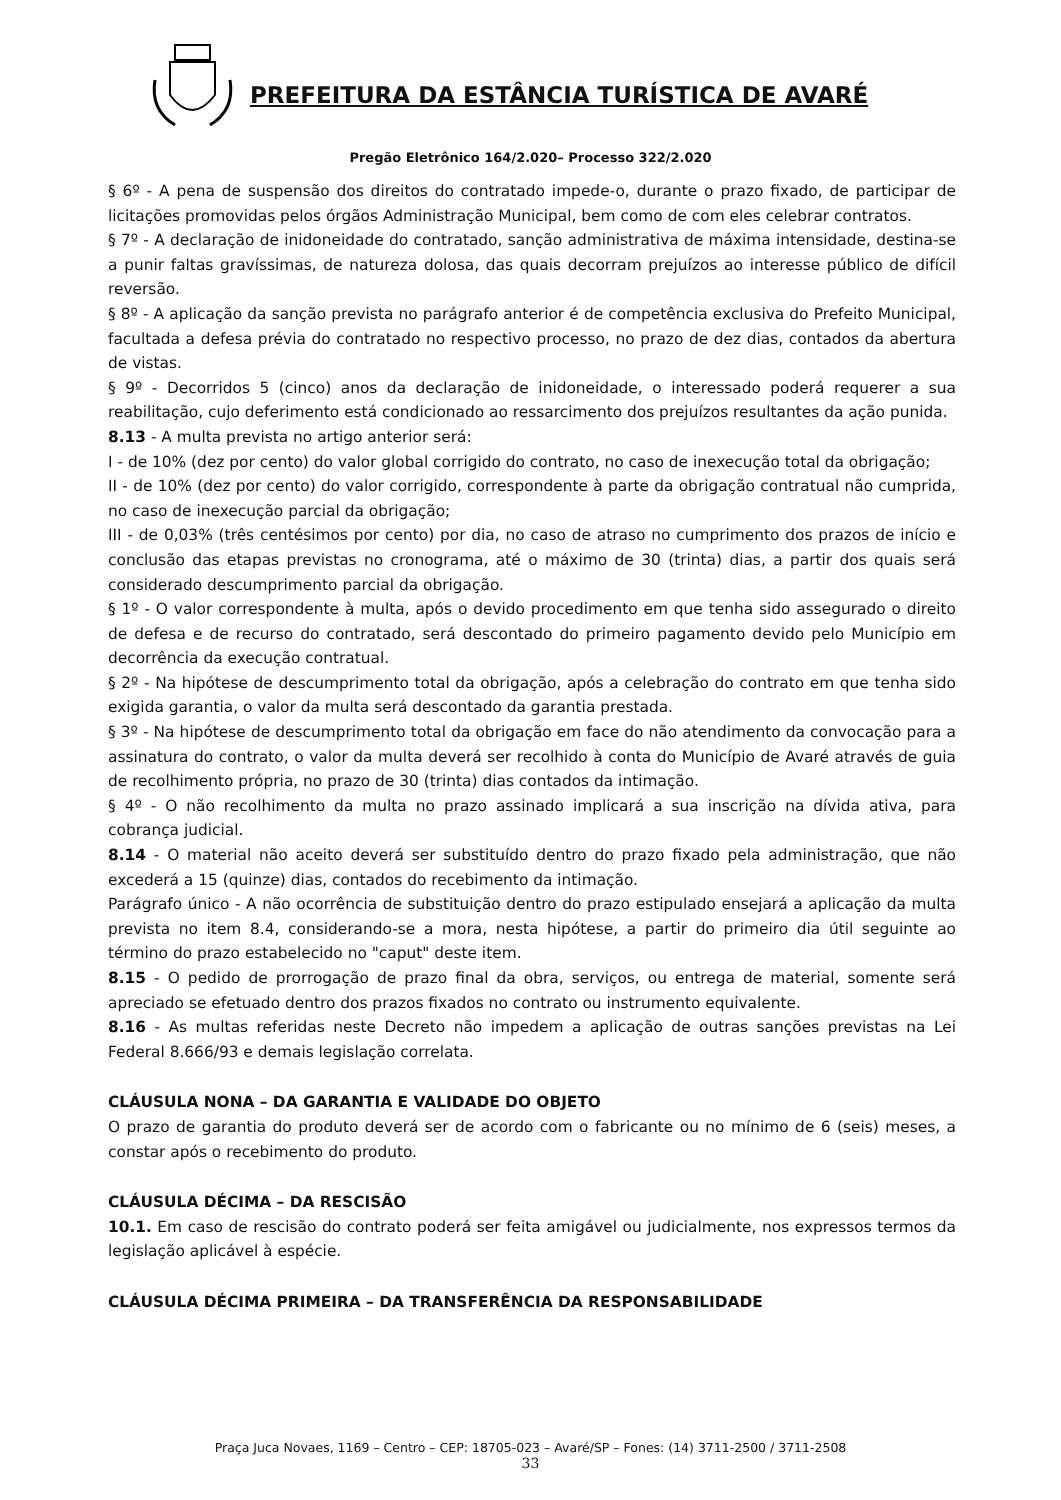PREFEITURA DA ESTÂNCIA TURÍSTICA DE AVARÉ
Pregão Eletrônico 164/2.020– Processo 322/2.020
§ 6º - A pena de suspensão dos direitos do contratado impede-o, durante o prazo fixado, de participar de licitações promovidas pelos órgãos Administração Municipal, bem como de com eles celebrar contratos.
§ 7º - A declaração de inidoneidade do contratado, sanção administrativa de máxima intensidade, destina-se a punir faltas gravíssimas, de natureza dolosa, das quais decorram prejuízos ao interesse público de difícil reversão.
§ 8º - A aplicação da sanção prevista no parágrafo anterior é de competência exclusiva do Prefeito Municipal, facultada a defesa prévia do contratado no respectivo processo, no prazo de dez dias, contados da abertura de vistas.
§ 9º - Decorridos 5 (cinco) anos da declaração de inidoneidade, o interessado poderá requerer a sua reabilitação, cujo deferimento está condicionado ao ressarcimento dos prejuízos resultantes da ação punida.
8.13 - A multa prevista no artigo anterior será:
I - de 10% (dez por cento) do valor global corrigido do contrato, no caso de inexecução total da obrigação;
II - de 10% (dez por cento) do valor corrigido, correspondente à parte da obrigação contratual não cumprida, no caso de inexecução parcial da obrigação;
III - de 0,03% (três centésimos por cento) por dia, no caso de atraso no cumprimento dos prazos de início e conclusão das etapas previstas no cronograma, até o máximo de 30 (trinta) dias, a partir dos quais será considerado descumprimento parcial da obrigação.
§ 1º - O valor correspondente à multa, após o devido procedimento em que tenha sido assegurado o direito de defesa e de recurso do contratado, será descontado do primeiro pagamento devido pelo Município em decorrência da execução contratual.
§ 2º - Na hipótese de descumprimento total da obrigação, após a celebração do contrato em que tenha sido exigida garantia, o valor da multa será descontado da garantia prestada.
§ 3º - Na hipótese de descumprimento total da obrigação em face do não atendimento da convocação para a assinatura do contrato, o valor da multa deverá ser recolhido à conta do Município de Avaré através de guia de recolhimento própria, no prazo de 30 (trinta) dias contados da intimação.
§ 4º - O não recolhimento da multa no prazo assinado implicará a sua inscrição na dívida ativa, para cobrança judicial.
8.14 - O material não aceito deverá ser substituído dentro do prazo fixado pela administração, que não excederá a 15 (quinze) dias, contados do recebimento da intimação.
Parágrafo único - A não ocorrência de substituição dentro do prazo estipulado ensejará a aplicação da multa prevista no item 8.4, considerando-se a mora, nesta hipótese, a partir do primeiro dia útil seguinte ao término do prazo estabelecido no "caput" deste item.
8.15 - O pedido de prorrogação de prazo final da obra, serviços, ou entrega de material, somente será apreciado se efetuado dentro dos prazos fixados no contrato ou instrumento equivalente.
8.16 - As multas referidas neste Decreto não impedem a aplicação de outras sanções previstas na Lei Federal 8.666/93 e demais legislação correlata.
CLÁUSULA NONA – DA GARANTIA E VALIDADE DO OBJETO
O prazo de garantia do produto deverá ser de acordo com o fabricante ou no mínimo de 6 (seis) meses, a constar após o recebimento do produto.
CLÁUSULA DÉCIMA – DA RESCISÃO
10.1. Em caso de rescisão do contrato poderá ser feita amigável ou judicialmente, nos expressos termos da legislação aplicável à espécie.
CLÁUSULA DÉCIMA PRIMEIRA – DA TRANSFERÊNCIA DA RESPONSABILIDADE
Praça Juca Novaes, 1169 – Centro – CEP: 18705-023 – Avaré/SP – Fones: (14) 3711-2500 / 3711-2508
33